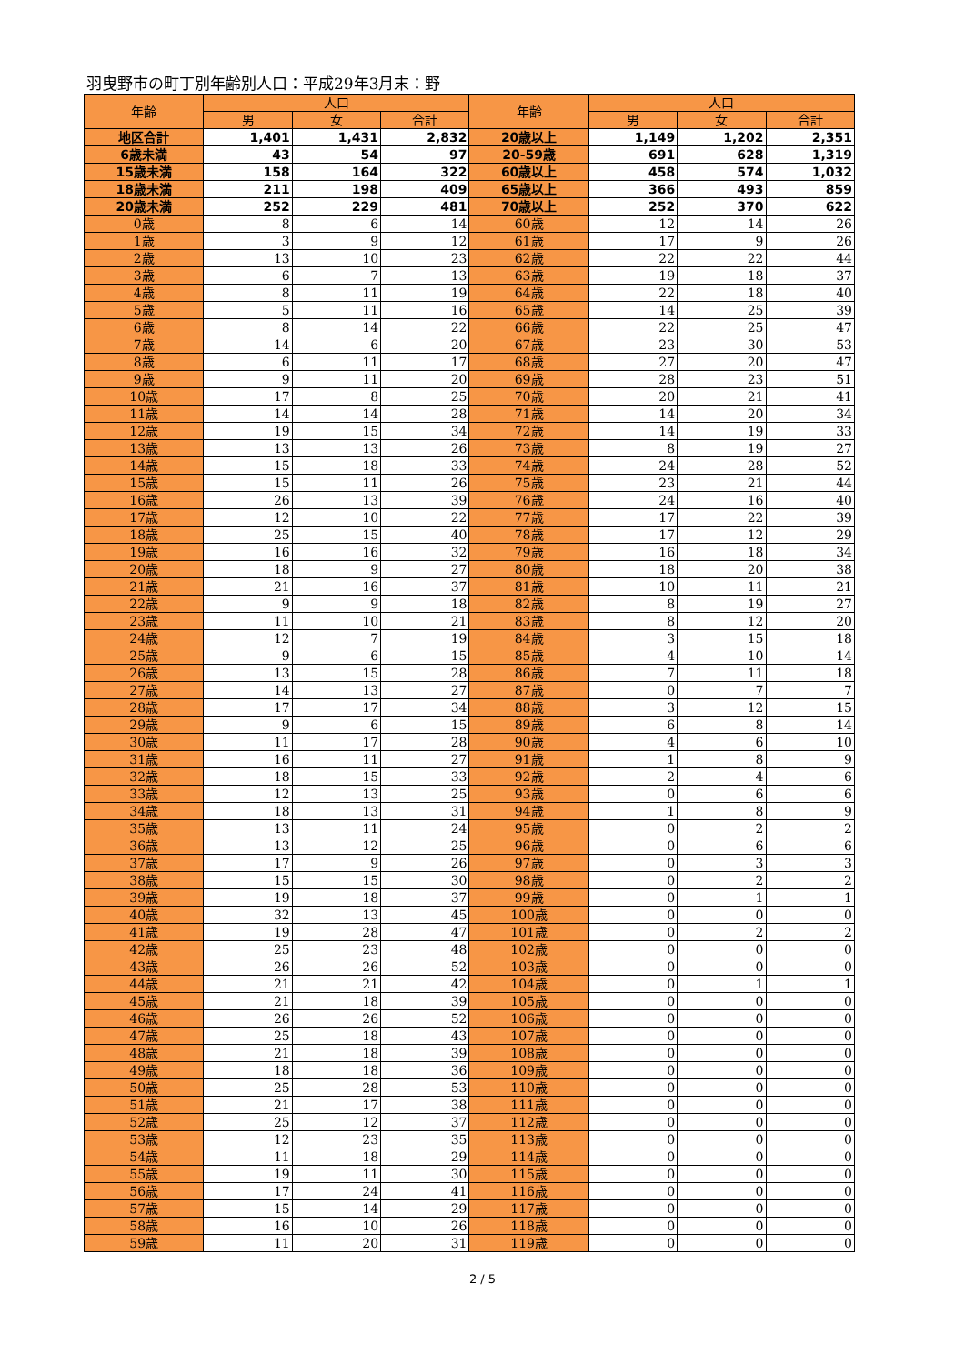羽曳野市の町丁別年齢別人口：平成29年3月末：野
| 年齢 | 人口 | | | 年齢 | 人口 | | |
| --- | --- | --- | --- | --- | --- | --- | --- |
| | 男 | 女 | 合計 | | 男 | 女 | 合計 |
| 地区合計 | 1,401 | 1,431 | 2,832 | 20歳以上 | 1,149 | 1,202 | 2,351 |
| 6歳未満 | 43 | 54 | 97 | 20-59歳 | 691 | 628 | 1,319 |
| 15歳未満 | 158 | 164 | 322 | 60歳以上 | 458 | 574 | 1,032 |
| 18歳未満 | 211 | 198 | 409 | 65歳以上 | 366 | 493 | 859 |
| 20歳未満 | 252 | 229 | 481 | 70歳以上 | 252 | 370 | 622 |
| 0歳 | 8 | 6 | 14 | 60歳 | 12 | 14 | 26 |
| 1歳 | 3 | 9 | 12 | 61歳 | 17 | 9 | 26 |
| 2歳 | 13 | 10 | 23 | 62歳 | 22 | 22 | 44 |
| 3歳 | 6 | 7 | 13 | 63歳 | 19 | 18 | 37 |
| 4歳 | 8 | 11 | 19 | 64歳 | 22 | 18 | 40 |
| 5歳 | 5 | 11 | 16 | 65歳 | 14 | 25 | 39 |
| 6歳 | 8 | 14 | 22 | 66歳 | 22 | 25 | 47 |
| 7歳 | 14 | 6 | 20 | 67歳 | 23 | 30 | 53 |
| 8歳 | 6 | 11 | 17 | 68歳 | 27 | 20 | 47 |
| 9歳 | 9 | 11 | 20 | 69歳 | 28 | 23 | 51 |
| 10歳 | 17 | 8 | 25 | 70歳 | 20 | 21 | 41 |
| 11歳 | 14 | 14 | 28 | 71歳 | 14 | 20 | 34 |
| 12歳 | 19 | 15 | 34 | 72歳 | 14 | 19 | 33 |
| 13歳 | 13 | 13 | 26 | 73歳 | 8 | 19 | 27 |
| 14歳 | 15 | 18 | 33 | 74歳 | 24 | 28 | 52 |
| 15歳 | 15 | 11 | 26 | 75歳 | 23 | 21 | 44 |
| 16歳 | 26 | 13 | 39 | 76歳 | 24 | 16 | 40 |
| 17歳 | 12 | 10 | 22 | 77歳 | 17 | 22 | 39 |
| 18歳 | 25 | 15 | 40 | 78歳 | 17 | 12 | 29 |
| 19歳 | 16 | 16 | 32 | 79歳 | 16 | 18 | 34 |
| 20歳 | 18 | 9 | 27 | 80歳 | 18 | 20 | 38 |
| 21歳 | 21 | 16 | 37 | 81歳 | 10 | 11 | 21 |
| 22歳 | 9 | 9 | 18 | 82歳 | 8 | 19 | 27 |
| 23歳 | 11 | 10 | 21 | 83歳 | 8 | 12 | 20 |
| 24歳 | 12 | 7 | 19 | 84歳 | 3 | 15 | 18 |
| 25歳 | 9 | 6 | 15 | 85歳 | 4 | 10 | 14 |
| 26歳 | 13 | 15 | 28 | 86歳 | 7 | 11 | 18 |
| 27歳 | 14 | 13 | 27 | 87歳 | 0 | 7 | 7 |
| 28歳 | 17 | 17 | 34 | 88歳 | 3 | 12 | 15 |
| 29歳 | 9 | 6 | 15 | 89歳 | 6 | 8 | 14 |
| 30歳 | 11 | 17 | 28 | 90歳 | 4 | 6 | 10 |
| 31歳 | 16 | 11 | 27 | 91歳 | 1 | 8 | 9 |
| 32歳 | 18 | 15 | 33 | 92歳 | 2 | 4 | 6 |
| 33歳 | 12 | 13 | 25 | 93歳 | 0 | 6 | 6 |
| 34歳 | 18 | 13 | 31 | 94歳 | 1 | 8 | 9 |
| 35歳 | 13 | 11 | 24 | 95歳 | 0 | 2 | 2 |
| 36歳 | 13 | 12 | 25 | 96歳 | 0 | 6 | 6 |
| 37歳 | 17 | 9 | 26 | 97歳 | 0 | 3 | 3 |
| 38歳 | 15 | 15 | 30 | 98歳 | 0 | 2 | 2 |
| 39歳 | 19 | 18 | 37 | 99歳 | 0 | 1 | 1 |
| 40歳 | 32 | 13 | 45 | 100歳 | 0 | 0 | 0 |
| 41歳 | 19 | 28 | 47 | 101歳 | 0 | 2 | 2 |
| 42歳 | 25 | 23 | 48 | 102歳 | 0 | 0 | 0 |
| 43歳 | 26 | 26 | 52 | 103歳 | 0 | 0 | 0 |
| 44歳 | 21 | 21 | 42 | 104歳 | 0 | 1 | 1 |
| 45歳 | 21 | 18 | 39 | 105歳 | 0 | 0 | 0 |
| 46歳 | 26 | 26 | 52 | 106歳 | 0 | 0 | 0 |
| 47歳 | 25 | 18 | 43 | 107歳 | 0 | 0 | 0 |
| 48歳 | 21 | 18 | 39 | 108歳 | 0 | 0 | 0 |
| 49歳 | 18 | 18 | 36 | 109歳 | 0 | 0 | 0 |
| 50歳 | 25 | 28 | 53 | 110歳 | 0 | 0 | 0 |
| 51歳 | 21 | 17 | 38 | 111歳 | 0 | 0 | 0 |
| 52歳 | 25 | 12 | 37 | 112歳 | 0 | 0 | 0 |
| 53歳 | 12 | 23 | 35 | 113歳 | 0 | 0 | 0 |
| 54歳 | 11 | 18 | 29 | 114歳 | 0 | 0 | 0 |
| 55歳 | 19 | 11 | 30 | 115歳 | 0 | 0 | 0 |
| 56歳 | 17 | 24 | 41 | 116歳 | 0 | 0 | 0 |
| 57歳 | 15 | 14 | 29 | 117歳 | 0 | 0 | 0 |
| 58歳 | 16 | 10 | 26 | 118歳 | 0 | 0 | 0 |
| 59歳 | 11 | 20 | 31 | 119歳 | 0 | 0 | 0 |
2 / 5